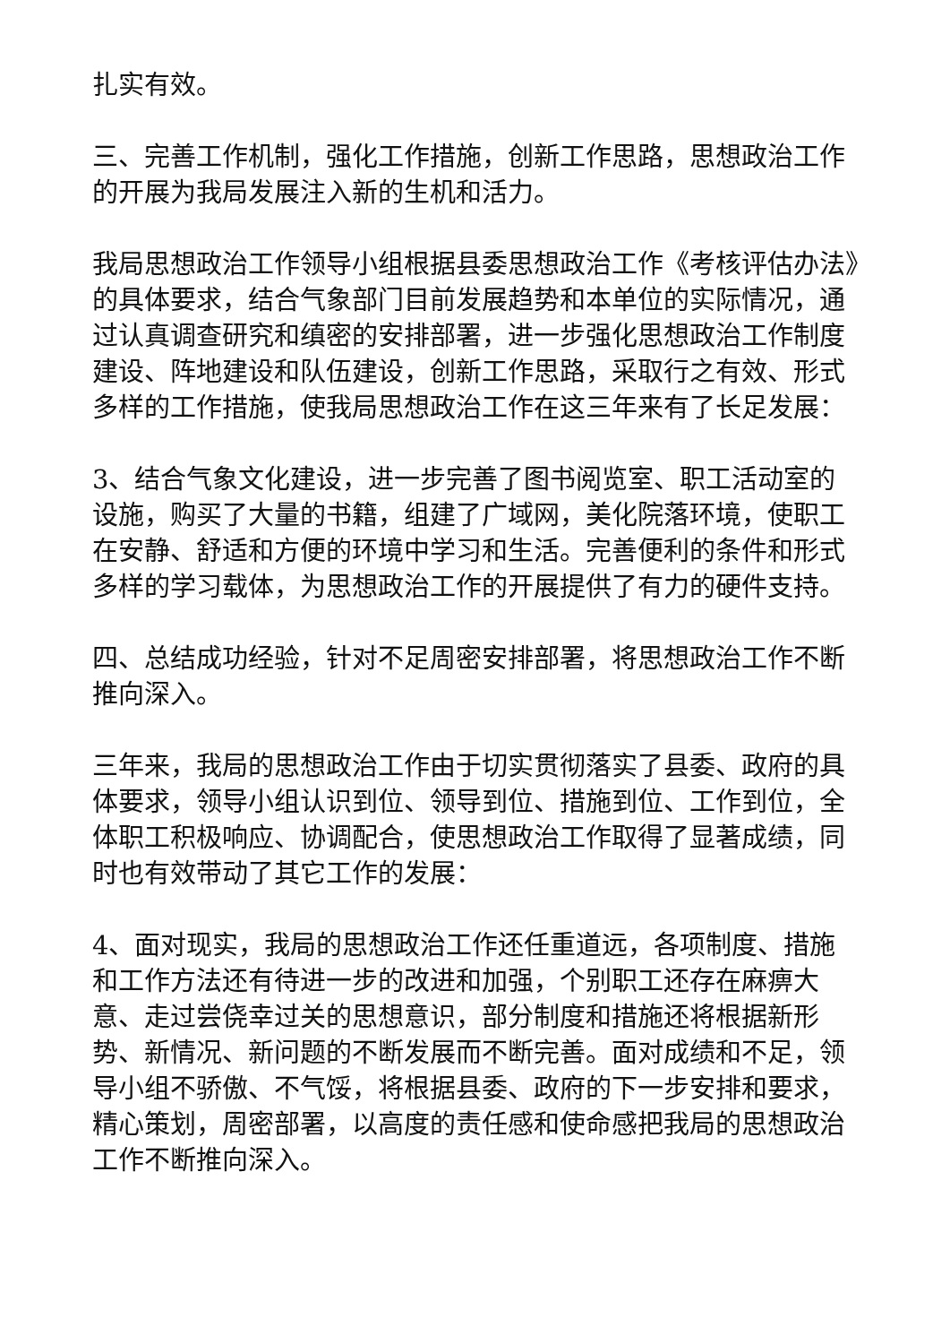扎实有效。
三、完善工作机制，强化工作措施，创新工作思路，思想政治工作的开展为我局发展注入新的生机和活力。
我局思想政治工作领导小组根据县委思想政治工作《考核评估办法》的具体要求，结合气象部门目前发展趋势和本单位的实际情况，通过认真调查研究和缜密的安排部署，进一步强化思想政治工作制度建设、阵地建设和队伍建设，创新工作思路，采取行之有效、形式多样的工作措施，使我局思想政治工作在这三年来有了长足发展：
3、结合气象文化建设，进一步完善了图书阅览室、职工活动室的设施，购买了大量的书籍，组建了广域网，美化院落环境，使职工在安静、舒适和方便的环境中学习和生活。完善便利的条件和形式多样的学习载体，为思想政治工作的开展提供了有力的硬件支持。
四、总结成功经验，针对不足周密安排部署，将思想政治工作不断推向深入。
三年来，我局的思想政治工作由于切实贯彻落实了县委、政府的具体要求，领导小组认识到位、领导到位、措施到位、工作到位，全体职工积极响应、协调配合，使思想政治工作取得了显著成绩，同时也有效带动了其它工作的发展：
4、面对现实，我局的思想政治工作还任重道远，各项制度、措施和工作方法还有待进一步的改进和加强，个别职工还存在麻痹大意、走过尝侥幸过关的思想意识，部分制度和措施还将根据新形势、新情况、新问题的不断发展而不断完善。面对成绩和不足，领导小组不骄傲、不气馁，将根据县委、政府的下一步安排和要求，精心策划，周密部署，以高度的责任感和使命感把我局的思想政治工作不断推向深入。